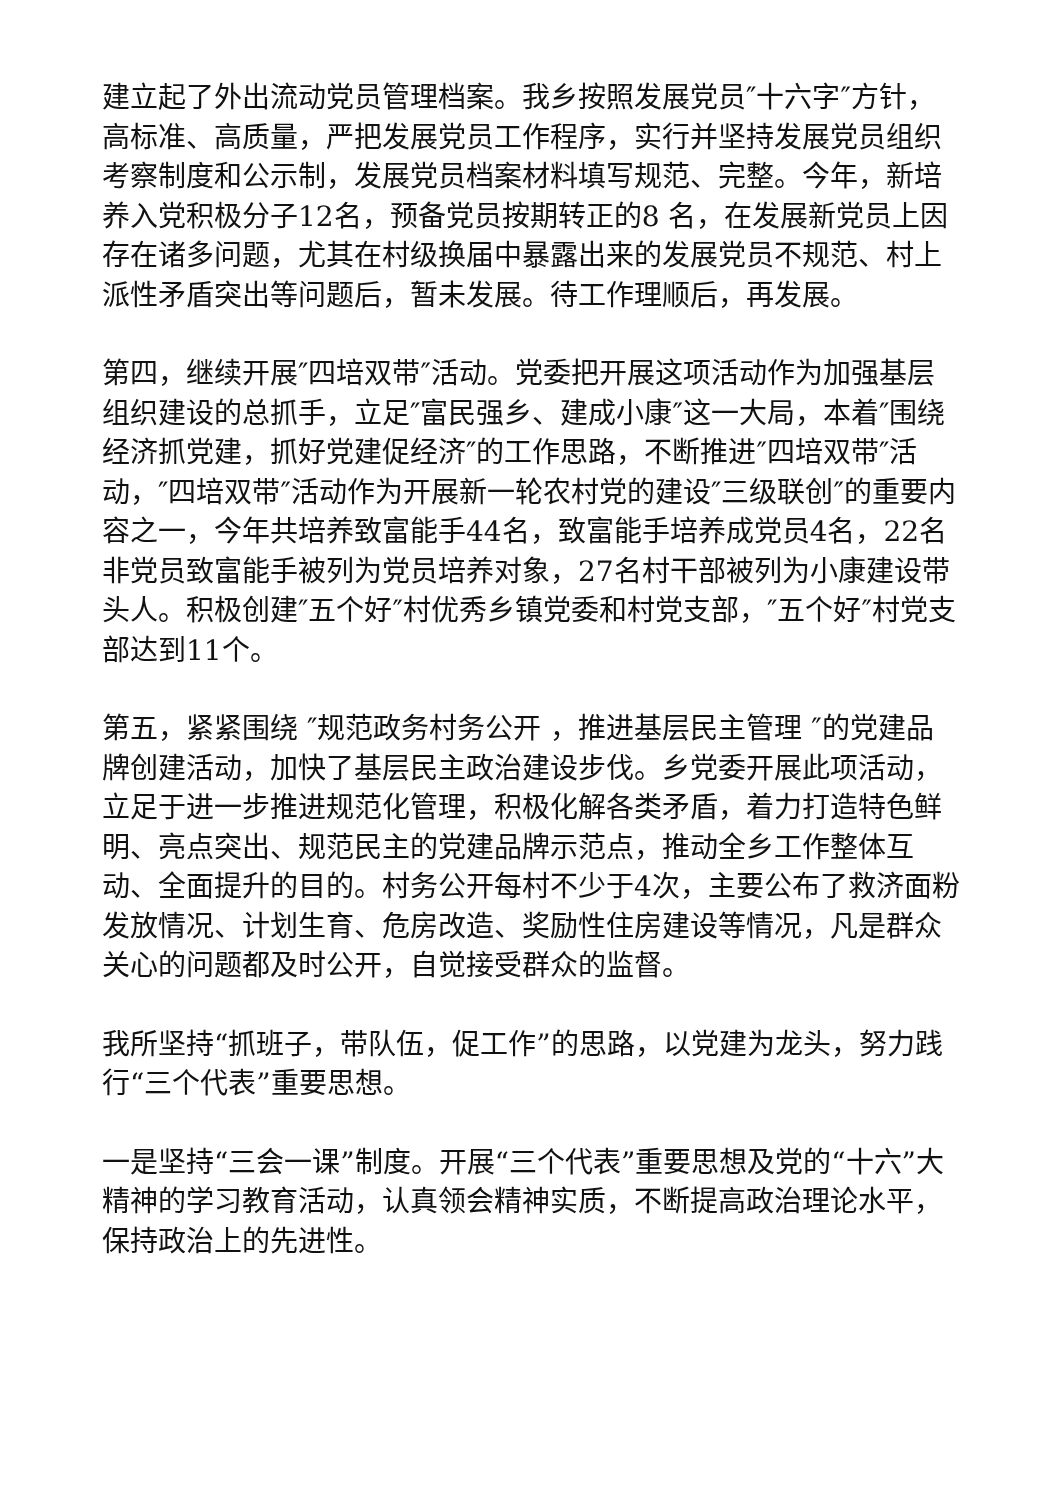建立起了外出流动党员管理档案。我乡按照发展党员″十六字″方针，高标准、高质量，严把发展党员工作程序，实行并坚持发展党员组织考察制度和公示制，发展党员档案材料填写规范、完整。今年，新培养入党积极分子12名，预备党员按期转正的8 名，在发展新党员上因存在诸多问题，尤其在村级换届中暴露出来的发展党员不规范、村上派性矛盾突出等问题后，暂未发展。待工作理顺后，再发展。
第四，继续开展″四培双带″活动。党委把开展这项活动作为加强基层组织建设的总抓手，立足″富民强乡、建成小康″这一大局，本着″围绕经济抓党建，抓好党建促经济″的工作思路，不断推进″四培双带″活动，″四培双带″活动作为开展新一轮农村党的建设″三级联创″的重要内容之一，今年共培养致富能手44名，致富能手培养成党员4名，22名非党员致富能手被列为党员培养对象，27名村干部被列为小康建设带头人。积极创建″五个好″村优秀乡镇党委和村党支部，″五个好″村党支部达到11个。
第五，紧紧围绕 ″规范政务村务公开 ，推进基层民主管理 ″的党建品牌创建活动，加快了基层民主政治建设步伐。乡党委开展此项活动，立足于进一步推进规范化管理，积极化解各类矛盾，着力打造特色鲜明、亮点突出、规范民主的党建品牌示范点，推动全乡工作整体互动、全面提升的目的。村务公开每村不少于4次，主要公布了救济面粉发放情况、计划生育、危房改造、奖励性住房建设等情况，凡是群众关心的问题都及时公开，自觉接受群众的监督。
我所坚持“抓班子，带队伍，促工作”的思路，以党建为龙头，努力践行“三个代表”重要思想。
一是坚持“三会一课”制度。开展“三个代表”重要思想及党的“十六”大精神的学习教育活动，认真领会精神实质，不断提高政治理论水平，保持政治上的先进性。